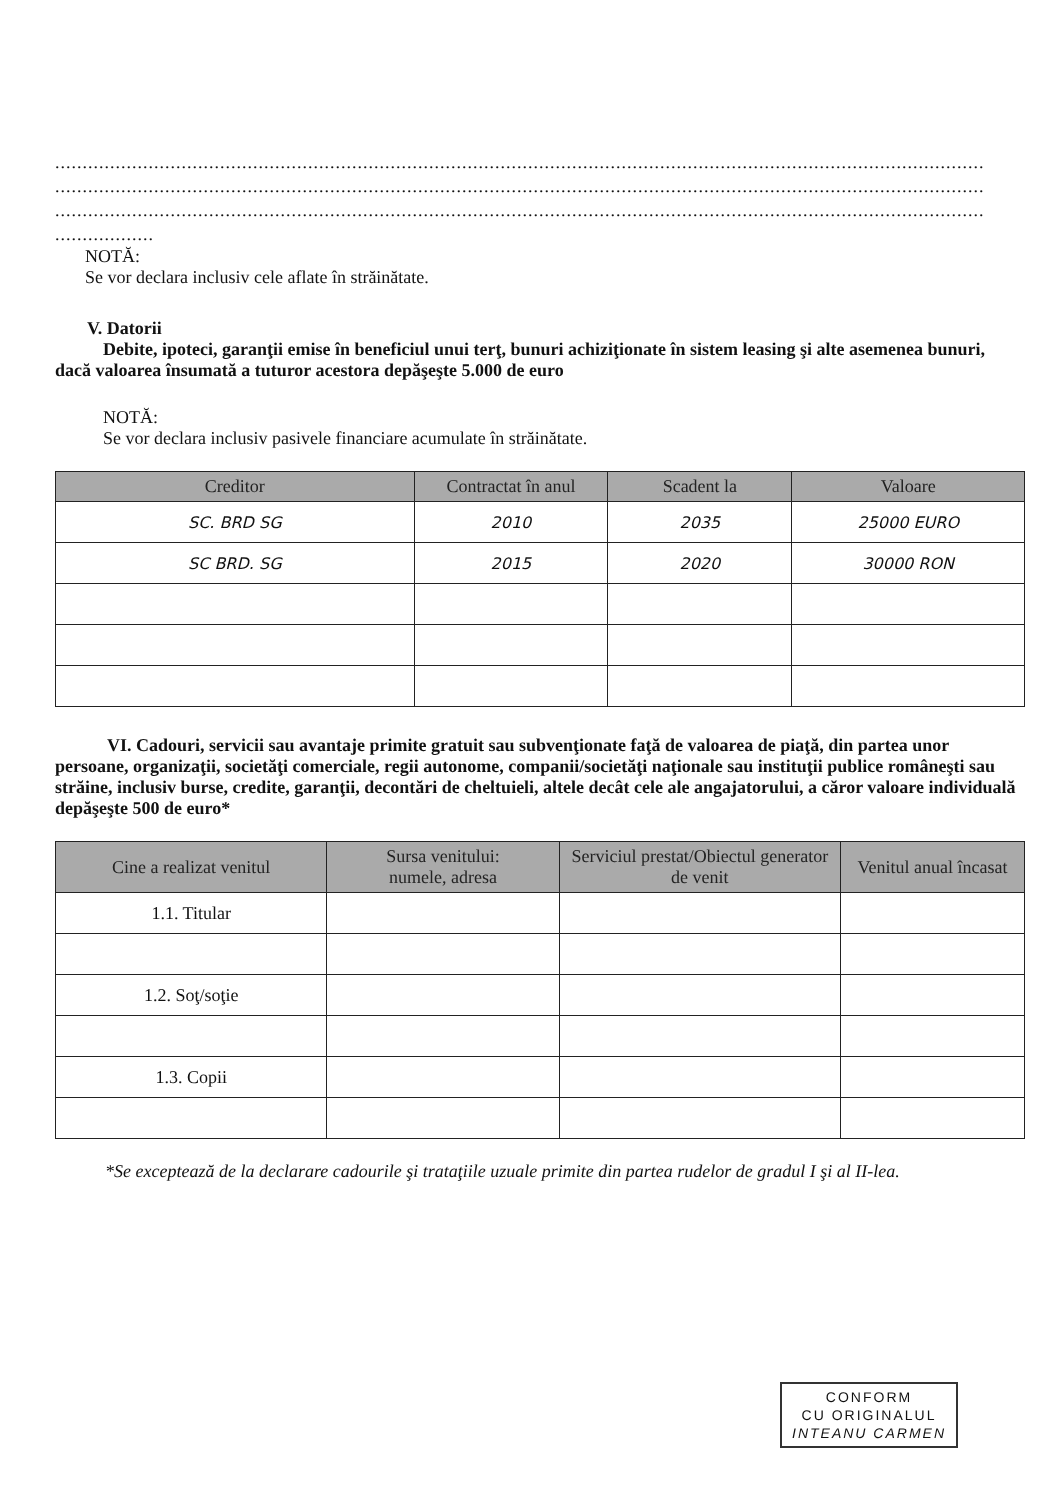..........................................................................................................................................................................
..........................................................................................................................................................................
..........................................................................................................................................................................
..................
NOTĂ:
Se vor declara inclusiv cele aflate în străinătate.
V. Datorii
Debite, ipoteci, garanţii emise în beneficiul unui terţ, bunuri achiziţionate în sistem leasing şi alte asemenea bunuri, dacă valoarea însumată a tuturor acestora depăşeşte 5.000 de euro
NOTĂ:
Se vor declara inclusiv pasivele financiare acumulate în străinătate.
| Creditor | Contractat în anul | Scadent la | Valoare |
| --- | --- | --- | --- |
| SC. BRD SG | 2010 | 2035 | 25000 EURO |
| SC BRD. SG | 2015 | 2020 | 30000 RON |
VI. Cadouri, servicii sau avantaje primite gratuit sau subvenţionate faţă de valoarea de piaţă, din partea unor persoane, organizaţii, societăţi comerciale, regii autonome, companii/societăţi naţionale sau instituţii publice româneşti sau străine, inclusiv burse, credite, garanţii, decontări de cheltuieli, altele decât cele ale angajatorului, a căror valoare individuală depăşeşte 500 de euro*
| Cine a realizat venitul | Sursa venitului: numele, adresa | Serviciul prestat/Obiectul generator de venit | Venitul anual încasat |
| --- | --- | --- | --- |
| 1.1. Titular | | | |
| 1.2. Soţ/soţie | | | |
| 1.3. Copii | | | |
*Se exceptează de la declarare cadourile şi trataţiile uzuale primite din partea rudelor de gradul I şi al II-lea.
CONFORM
CU ORIGINALUL
INTEANU CARMEN